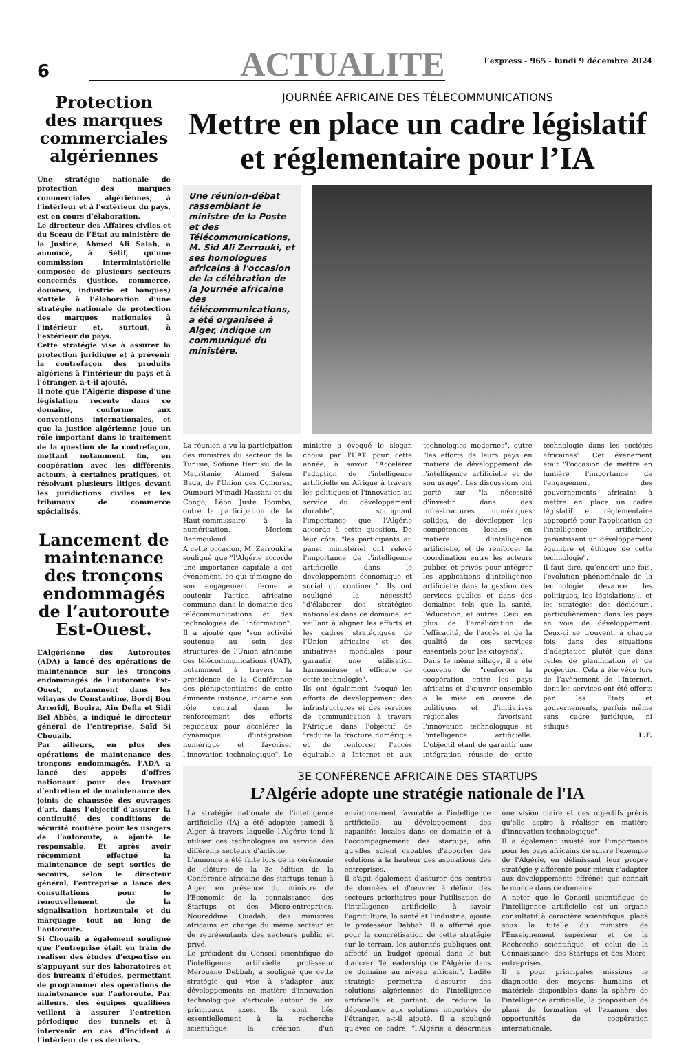6 ACTUALITE l’express - 965 - lundi 9 décembre 2024
Protection des marques commerciales algériennes
Une stratégie nationale de protection des marques commerciales algériennes, à l’intérieur et à l’extérieur du pays, est en cours d’élaboration.
Le directeur des Affaires civiles et du Sceau de l’Etat au ministère de la Justice, Ahmed Ali Salah, a annoncé, à Sétif, qu’une commission interministérielle composée de plusieurs secteurs concernés (justice, commerce, douanes, industrie et banques) s’attèle à l’élaboration d’une stratégie nationale de protection des marques nationales à l’intérieur et, surtout, à l’extérieur du pays.
Cette stratégie vise à assurer la protection juridique et à prévenir la contrefaçon des produits algériens à l’intérieur du pays et à l’étranger, a-t-il ajouté.
Il noté que l’Algérie dispose d’une législation récente dans ce domaine, conforme aux conventions internationales, et que la justice algérienne joue un rôle important dans le traitement de la question de la contrefaçon, mettant notamment fin, en coopération avec les différents acteurs, à certaines pratiques, et résolvant plusieurs litiges devant les juridictions civiles et les tribunaux de commerce spécialisés.
Lancement de maintenance des tronçons endommagés de l’autoroute Est-Ouest.
L’Algérienne des Autoroutes (ADA) a lancé des opérations de maintenance sur les tronçons endommagés de l’autoroute Est-Ouest, notamment dans les wilayas de Constantine, Bordj Bou Arreridj, Bouira, Ain Defla et Sidi Bel Abbès, a indiqué le directeur général de l’entreprise, Saïd Si Chouaib.
Par ailleurs, en plus des opérations de maintenance des tronçons endommagés, l’ADA a lancé des appels d’offres nationaux pour des travaux d’entretien et de maintenance des joints de chaussée des ouvrages d’art, dans l’objectif d’assurer la continuité des conditions de sécurité routière pour les usagers de l’autoroute, a ajouté le responsable. Et après avoir récemment effectué la maintenance de sept sorties de secours, selon le directeur général, l’entreprise a lancé des consultations pour le renouvellement de la signalisation horizontale et du marquage tout au long de l’autoroute.
Si Chouaib a également souligné que l’entreprise était en train de réaliser des études d’expertise en s’appuyant sur des laboratoires et des bureaux d’études, permettant de programmer des opérations de maintenance sur l’autoroute. Par ailleurs, des équipes qualifiées veillent à assurer l’entretien périodique des tunnels et à intervenir en cas d’incident à l’intérieur de ces derniers.
JOURNÉE AFRICAINE DES TÉLÉCOMMUNICATIONS
Mettre en place un cadre législatif et réglementaire pour l’IA
Une réunion-débat rassemblant le ministre de la Poste et des Télécommunications, M. Sid Ali Zerrouki, et ses homologues africains à l'occasion de la célébration de la Journée africaine des télécommunications, a été organisée à Alger, indique un communiqué du ministère.
La réunion a vu la participation des ministres du secteur de la Tunisie, Sofiane Hemissi, de la Mauritanie, Ahmed Salem Bada, de l'Union des Comores, Oumouri M'madi Hassani et du Congo, Léon Juste Ibombo, outre la participation de la Haut-commissaire à la numérisation, Meriem Benmouloud.
A cette occasion, M. Zerrouki a souligné que "l'Algérie accorde une importance capitale à cet événement, ce qui témoigne de son engagement ferme à soutenir l'action africaine commune dans le domaine des télécommunications et des technologies de l'information". Il a ajouté que "son activité soutenue au sein des structures de l'Union africaine des télécommunications (UAT), notamment à travers la présidence de la Conférence des plénipotentiaires de cette éminente instance, incarne son rôle central dans le renforcement des efforts régionaux pour accélérer la dynamique d'intégration numérique et favoriser l'innovation technologique". Le ministre a évoqué le slogan choisi par l'UAT pour cette année, à savoir "Accélérer l'adoption de l'intelligence artificielle en Afrique à travers les politiques et l'innovation au service du développement durable", soulignant l'importance que l'Algérie accorde à cette question. De leur côté, "les participants au panel ministériel ont relevé l'importance de l'intelligence artificielle dans le développement économique et social du continent". Ils ont souligné la nécessité "d'élaborer des stratégies nationales dans ce domaine, en veillant à aligner les efforts et les cadres stratégiques de l'Union africaine et des initiatives mondiales pour garantir une utilisation harmonieuse et efficace de cette technologie".
Ils ont également évoqué les efforts de développement des infrastructures et des services de communication à travers l'Afrique dans l'objectif de "réduire la fracture numérique et de renforcer l'accès équitable à Internet et aux technologies modernes", outre "les efforts de leurs pays en matière de développement de l'intelligence artificielle et de son usage". Les discussions ont porté sur "la nécessité d'investir dans des infrastructures numériques solides, de développer les compétences locales en matière d'intelligence artificielle, et de renforcer la coordination entre les acteurs publics et privés pour intégrer les applications d'intelligence artificielle dans la gestion des services publics et dans des domaines tels que la santé, l'éducation, et autres. Ceci, en plus de l'amélioration de l'efficacité, de l'accès et de la qualité de ces services essentiels pour les citoyens".
Dans le même sillage, il a été convenu de "renforcer la coopération entre les pays africains et d'œuvrer ensemble à la mise en œuvre de politiques et d'initiatives régionales favorisant l'innovation technologique et l'intelligence artificielle. L'objectif étant de garantir une intégration réussie de cette technologie dans les sociétés africaines". Cet événement était "l'occasion de mettre en lumière l'importance de l'engagement des gouvernements africains à mettre en place un cadre législatif et réglementaire approprié pour l'application de l'intelligence artificielle, garantissant un développement équilibré et éthique de cette technologie".
Il faut dire, qu’encore une fois, l’évolution phénoménale de la technologie devance les politiques, les législations… et les stratégies des décideurs, particulièrement dans les pays en voie de développement. Ceux-ci se trouvent, à chaque fois dans des situations d’adaptation plutôt que dans celles de planification et de projection. Cela a été vécu lors de l’avènement de l’Internet, dont les services ont été offerts par les Etats et gouvernements, parfois même sans cadre juridique, ni éthique.
L.F.
3E CONFÉRENCE AFRICAINE DES STARTUPS
L’Algérie adopte une stratégie nationale de l'IA
La stratégie nationale de l'intelligence artificielle (IA) a été adoptée samedi à Alger, à travers laquelle l'Algérie tend à utiliser ces technologies au service des différents secteurs d'activité.
L'annonce a été faite lors de la cérémonie de clôture de la 3e édition de la Conférence africaine des startups tenue à Alger, en présence du ministre de l'Economie de la connaissance, des Startups et des Micro-entreprises, Noureddine Ouadah, des ministres africains en charge du même secteur et de représentants des secteurs public et privé.
Le président du Conseil scientifique de l'intelligence artificielle, professeur Merouane Debbah, a souligné que cette stratégie qui vise à s'adapter aux développements en matière d'innovation technologique s'articule autour de six principaux axes. Ils sont liés essentiellement à la recherche scientifique, la création d'un environnement favorable à l'intelligence artificielle, au développement des capacités locales dans ce domaine et à l'accompagnement des startups, afin qu'elles soient capables d'apporter des solutions à la hauteur des aspirations des entreprises.
Il s'agit également d'assurer des centres de données et d'œuvrer à définir des secteurs prioritaires pour l'utilisation de l'intelligence artificielle, à savoir l'agriculture, la santé et l'industrie, ajoute le professeur Debbah. Il a affirmé que pour la concrétisation de cette stratégie sur le terrain, les autorités publiques ont affecté un budget spécial dans le but d'ancrer "le leadership de l'Algérie dans ce domaine au niveau africain". Ladite stratégie permettra d'assurer des solutions algériennes de l'intelligence artificielle et partant, de réduire la dépendance aux solutions importées de l'étranger, a-t-il ajouté. Il a souligné qu'avec ce cadre, "l'Algérie a désormais une vision claire et des objectifs précis qu'elle aspire à réaliser en matière d'innovation technologique".
Il a également insisté sur l'importance pour les pays africains de suivre l'exemple de l'Algérie, en définissant leur propre stratégie y afférente pour mieux s'adapter aux développements effrénés que connaît le monde dans ce domaine.
A noter que le Conseil scientifique de l'intelligence artificielle est un organe consultatif à caractère scientifique, placé sous la tutelle du ministre de l'Enseignement supérieur et de la Recherche scientifique, et celui de la Connaissance, des Startups et des Micro-entreprises.
Il a pour principales missions le diagnostic des moyens humains et matériels disponibles dans la sphère de l'intelligence artificielle, la proposition de plans de formation et l'examen des opportunités de coopération internationale.